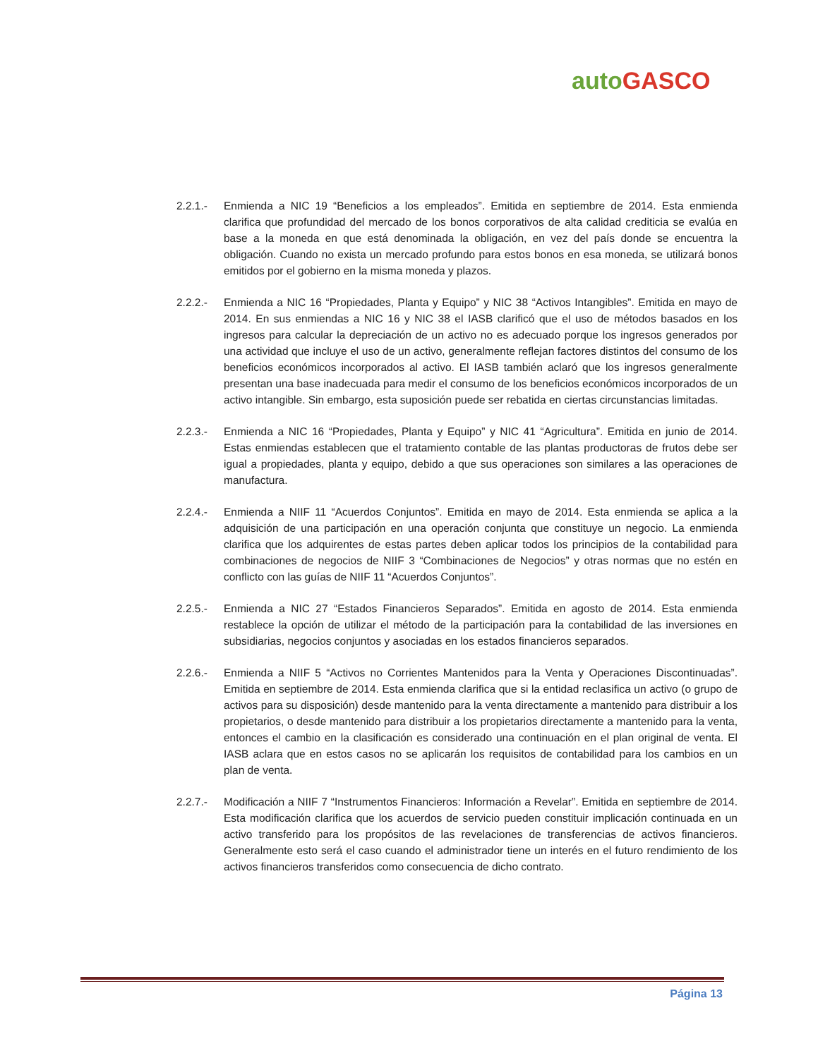auto GASCO
2.2.1.- Enmienda a NIC 19 “Beneficios a los empleados”. Emitida en septiembre de 2014. Esta enmienda clarifica que profundidad del mercado de los bonos corporativos de alta calidad crediticia se evalúa en base a la moneda en que está denominada la obligación, en vez del país donde se encuentra la obligación. Cuando no exista un mercado profundo para estos bonos en esa moneda, se utilizará bonos emitidos por el gobierno en la misma moneda y plazos.
2.2.2.- Enmienda a NIC 16 “Propiedades, Planta y Equipo” y NIC 38 “Activos Intangibles”. Emitida en mayo de 2014. En sus enmiendas a NIC 16 y NIC 38 el IASB clarificó que el uso de métodos basados en los ingresos para calcular la depreciación de un activo no es adecuado porque los ingresos generados por una actividad que incluye el uso de un activo, generalmente reflejan factores distintos del consumo de los beneficios económicos incorporados al activo. El IASB también aclaró que los ingresos generalmente presentan una base inadecuada para medir el consumo de los beneficios económicos incorporados de un activo intangible. Sin embargo, esta suposición puede ser rebatida en ciertas circunstancias limitadas.
2.2.3.- Enmienda a NIC 16 “Propiedades, Planta y Equipo” y NIC 41 “Agricultura”. Emitida en junio de 2014. Estas enmiendas establecen que el tratamiento contable de las plantas productoras de frutos debe ser igual a propiedades, planta y equipo, debido a que sus operaciones son similares a las operaciones de manufactura.
2.2.4.- Enmienda a NIIF 11 “Acuerdos Conjuntos”. Emitida en mayo de 2014. Esta enmienda se aplica a la adquisición de una participación en una operación conjunta que constituye un negocio. La enmienda clarifica que los adquirentes de estas partes deben aplicar todos los principios de la contabilidad para combinaciones de negocios de NIIF 3 “Combinaciones de Negocios” y otras normas que no estén en conflicto con las guías de NIIF 11 “Acuerdos Conjuntos”.
2.2.5.- Enmienda a NIC 27 “Estados Financieros Separados”. Emitida en agosto de 2014. Esta enmienda restablece la opción de utilizar el método de la participación para la contabilidad de las inversiones en subsidiarias, negocios conjuntos y asociadas en los estados financieros separados.
2.2.6.- Enmienda a NIIF 5 “Activos no Corrientes Mantenidos para la Venta y Operaciones Discontinuadas”. Emitida en septiembre de 2014. Esta enmienda clarifica que si la entidad reclasifica un activo (o grupo de activos para su disposición) desde mantenido para la venta directamente a mantenido para distribuir a los propietarios, o desde mantenido para distribuir a los propietarios directamente a mantenido para la venta, entonces el cambio en la clasificación es considerado una continuación en el plan original de venta. El IASB aclara que en estos casos no se aplicarán los requisitos de contabilidad para los cambios en un plan de venta.
2.2.7.- Modificación a NIIF 7 “Instrumentos Financieros: Información a Revelar”. Emitida en septiembre de 2014. Esta modificación clarifica que los acuerdos de servicio pueden constituir implicación continuada en un activo transferido para los propósitos de las revelaciones de transferencias de activos financieros. Generalmente esto será el caso cuando el administrador tiene un interés en el futuro rendimiento de los activos financieros transferidos como consecuencia de dicho contrato.
Página 13